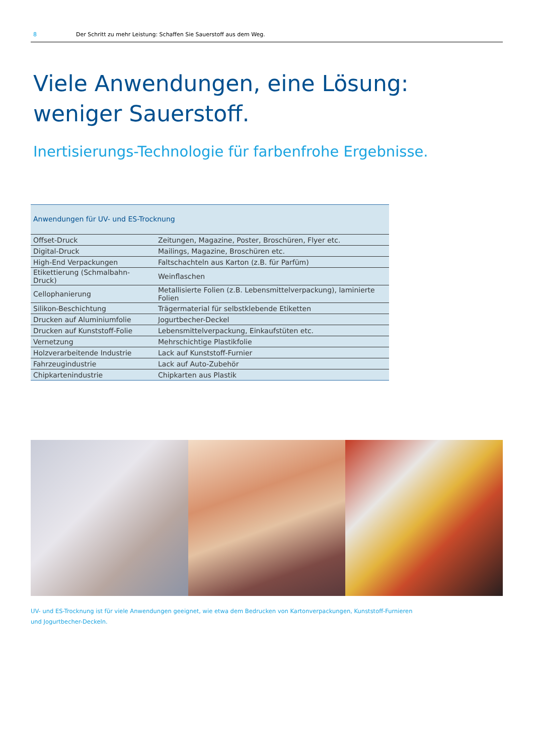8 Der Schritt zu mehr Leistung: Schaffen Sie Sauerstoff aus dem Weg.
Viele Anwendungen, eine Lösung:
weniger Sauerstoff.
Inertisierungs-Technologie für farbenfrohe Ergebnisse.
| Anwendungen für UV- und ES-Trocknung | |
| --- | --- |
| Offset-Druck | Zeitungen, Magazine, Poster, Broschüren, Flyer etc. |
| Digital-Druck | Mailings, Magazine, Broschüren etc. |
| High-End Verpackungen | Faltschachteln aus Karton (z.B. für Parfüm) |
| Etikettierung (Schmalbahn-Druck) | Weinflaschen |
| Cellophanierung | Metallisierte Folien (z.B. Lebensmittelverpackung), laminierte Folien |
| Silikon-Beschichtung | Trägermaterial für selbstklebende Etiketten |
| Drucken auf Aluminiumfolie | Jogurtbecher-Deckel |
| Drucken auf Kunststoff-Folie | Lebensmittelverpackung, Einkaufstüten etc. |
| Vernetzung | Mehrschichtige Plastikfolie |
| Holzverarbeitende Industrie | Lack auf Kunststoff-Furnier |
| Fahrzeugindustrie | Lack auf Auto-Zubehör |
| Chipkartenindustrie | Chipkarten aus Plastik |
UV- und ES-Trocknung ist für viele Anwendungen geeignet, wie etwa dem Bedrucken von Kartonverpackungen, Kunststoff-Furnieren und Jogurtbecher-Deckeln.